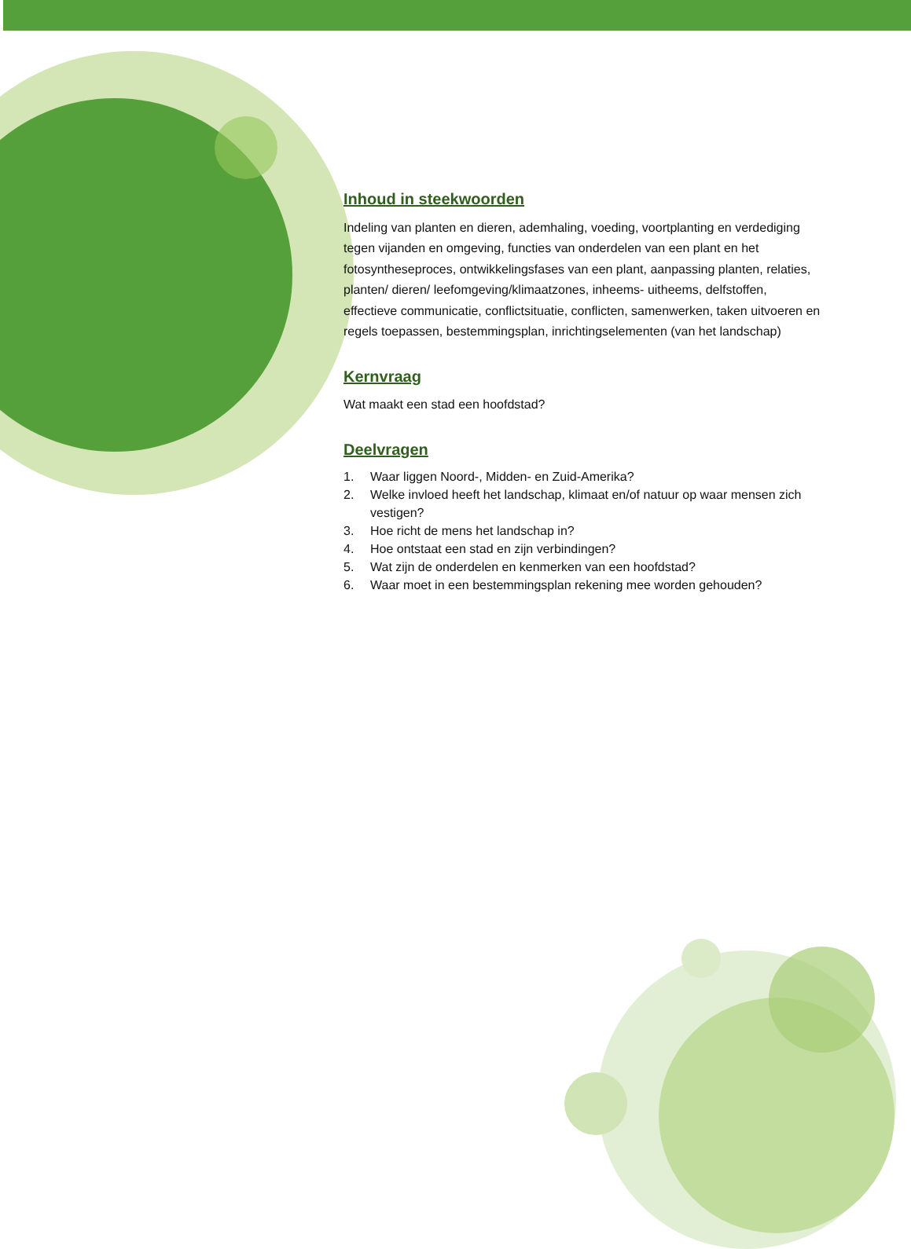Inhoud in steekwoorden
Indeling van planten en dieren, ademhaling, voeding, voortplanting en verdediging tegen vijanden en omgeving, functies van onderdelen van een plant en het fotosyntheseproces, ontwikkelingsfases van een plant, aanpassing planten, relaties, planten/ dieren/ leefomgeving/klimaatzones, inheems- uitheems, delfstoffen, effectieve communicatie, conflictsituatie, conflicten, samenwerken, taken uitvoeren en regels toepassen, bestemmingsplan, inrichtingselementen (van het landschap)
Kernvraag
Wat maakt een stad een hoofdstad?
Deelvragen
1. Waar liggen Noord-, Midden- en Zuid-Amerika?
2. Welke invloed heeft het landschap, klimaat en/of natuur op waar mensen zich vestigen?
3. Hoe richt de mens het landschap in?
4. Hoe ontstaat een stad en zijn verbindingen?
5. Wat zijn de onderdelen en kenmerken van een hoofdstad?
6. Waar moet in een bestemmingsplan rekening mee worden gehouden?